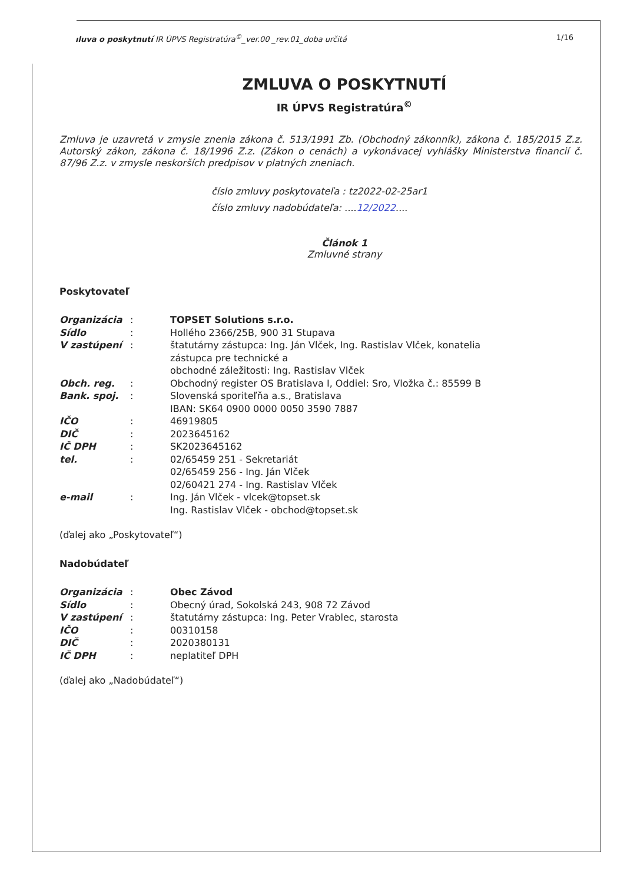ıluva o poskytnutí IR ÚPVS Registratúra<sup>©</sup>_ver.00 _rev.01_doba určitá 1/16
ZMLUVA O POSKYTNUTÍ
IR ÚPVS Registratúra<sup>©</sup>
Zmluva je uzavretá v zmysle znenia zákona č. 513/1991 Zb. (Obchodný zákonník), zákona č. 185/2015 Z.z. Autorský zákon, zákona č. 18/1996 Z.z. (Zákon o cenách) a vykonávacej vyhlášky Ministerstva financií č. 87/96 Z.z. v zmysle neskorších predpisov v platných zneniach.
číslo zmluvy poskytovateľa : tz2022-02-25ar1
číslo zmluvy nadobúdateľa: ....12/2022....
Článok 1
Zmluvné strany
Poskytovateľ
| Organizácia | : | TOPSET Solutions s.r.o. |
| Sídlo | : | Hollého 2366/25B, 900 31 Stupava |
| V zastúpení | : | štatutárny zástupca: Ing. Ján Vlček, Ing. Rastislav Vlček, konatelia zástupca pre technické a obchodné záležitosti: Ing. Rastislav Vlček |
| Obch. reg. | : | Obchodný register OS Bratislava I, Oddiel: Sro, Vložka č.: 85599 B |
| Bank. spoj. | : | Slovenská sporiteľňa a.s., Bratislava IBAN: SK64 0900 0000 0050 3590 7887 |
| IČO | : | 46919805 |
| DIČ | : | 2023645162 |
| IČ DPH | : | SK2023645162 |
| tel. | : | 02/65459 251 - Sekretariát 02/65459 256 - Ing. Ján Vlček 02/60421 274 - Ing. Rastislav Vlček |
| e-mail | : | Ing. Ján Vlček - vlcek@topset.sk Ing. Rastislav Vlček - obchod@topset.sk |
(ďalej ako „Poskytovateľ“)
Nadobúdateľ
| Organizácia | : | Obec Závod |
| Sídlo | : | Obecný úrad, Sokolská 243, 908 72 Závod |
| V zastúpení | : | štatutárny zástupca: Ing. Peter Vrablec, starosta |
| IČO | : | 00310158 |
| DIČ | : | 2020380131 |
| IČ DPH | : | neplatiteľ DPH |
(ďalej ako „Nadobúdateľ“)